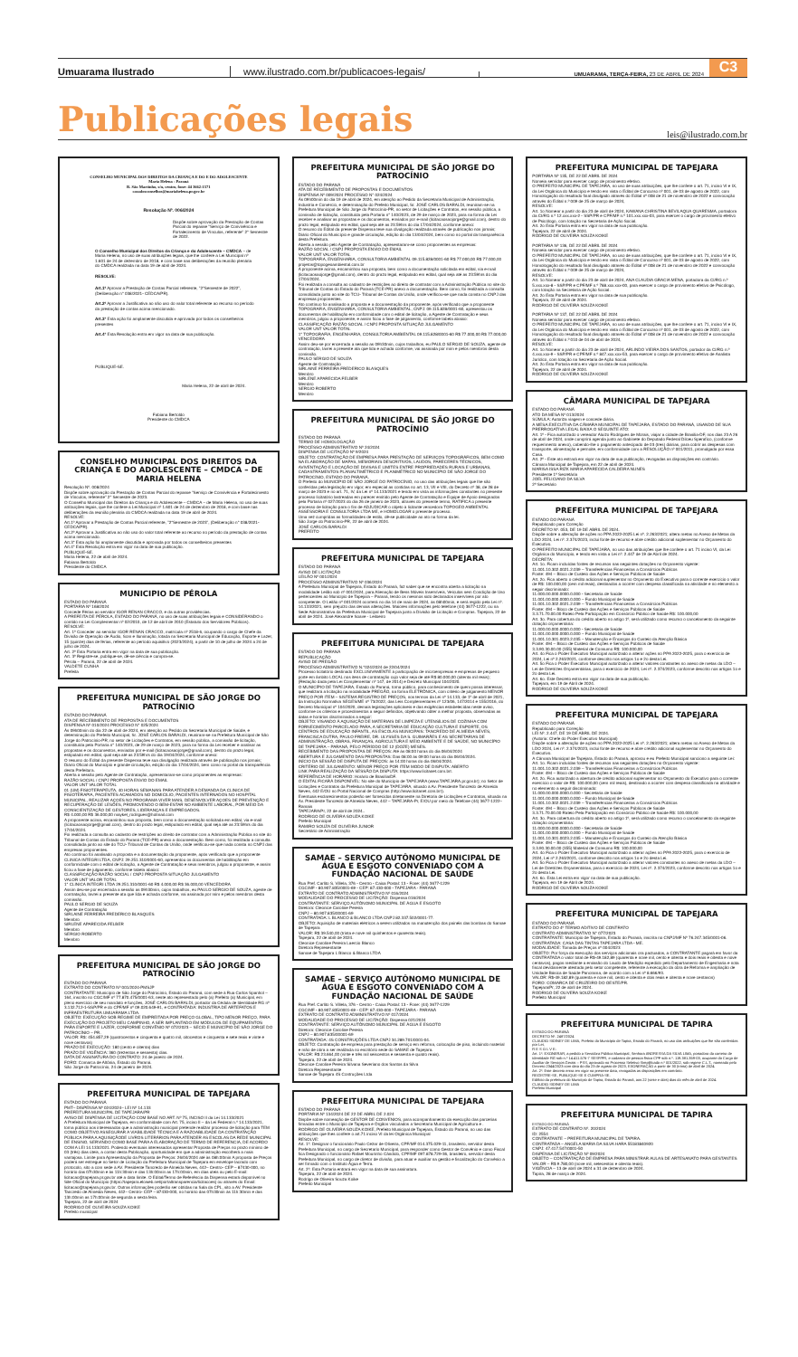Umuarama Ilustrado
www.ilustrado.com.br/publicacoes-legais/
UMUARAMA, TERÇA-FEIRA, 23 DE ABRIL DE 2024
C3
Publicações legais
leis@ilustrado.com.br
CONSELHO MUNICIPAL DOS DIREITOS DA CRIANÇA E DO E DO ADOLESCENTE
Maria Helena - Paraná
R. São Martinho, s/n, centro, fone: 44 3662-1571
casadosconselhos@mariahelena.pr.gov.br
Resolução Nº. 006/2024
Dispõe sobre aprovação da Prestação de Contas Parcial do repasse "Serviço de Convivência e Fortalecimento de Vínculos, referente" 2° Semestre de 2022.
O Conselho Municipal dos Direitos da Criança e do Adolescente – CMDCA – de Maria Helena, no uso de suas atribuições legais, que lhe confere a Lei Municipal nº 1.601 de 24 de dezembro de 2018, e com base nas deliberações da reunião plenária do CMDCA realizada na data 19 de abril de 2024.
RESOLVE:
Art.1º Aprovar a Prestação de Contas Parcial referente, "2°Semestre de 2022", (Deliberação n° 038/2021- CEDCA/PR).
Art.2º Aprovar a Justificativa ao não uso do valor total referente ao recurso no período da prestação de contas acima mencionado.
Art.3° Esta ação foi amplamente discutida e aprovada por todos os conselheiros presentes
Art.4° Esta Resolução entra em vigor na data de sua publicação.
PUBLIQUE-SE.
Maria Helena, 22 de abril de 2024.
Fabiana Bertoldo
Presidente do CMDCA
CONSELHO MUNICIPAL DOS DIREITOS DA CRIANÇA E DO ADOLESCENTE – CMDCA – DE MARIA HELENA
Resolução Nº. 008/2024
Dispõe sobre aprovação da Prestação de Contas Parcial do repasse "Serviço de Convivência e Fortalecimento de Vínculos, referente" 2° Semestre de 2023.
O Conselho Municipal dos Direitos da Criança e do Adolescente – CMDCA – de Maria Helena, no uso de suas atribuições legais, que lhe confere a Lei Municipal nº 1.601 de 24 de dezembro de 2018, e com base nas deliberações da reunião plenária do CMDCA realizada na data 19 de abril de 2024.
RESOLVE:
Art.1º Aprovar a Prestação de Contas Parcial referente, "2°Semestre de 2023", (Deliberação n° 038/2021- CEDCA/PR).
Art.2º Aprovar a Justificativa ao não uso do valor total referente ao recurso no período da prestação de contas acima mencionado.
Art.3° Esta ação foi amplamente discutida e aprovada por todos os conselheiros presentes
Art.4° Esta Resolução entra em vigor na data de sua publicação.
PUBLIQUE-SE.
Maria Helena, 22 de abril de 2024.
Fabiana Bertoldo
Presidente do CMDCA
MUNICIPIO DE PÉROLA
ESTADO DO PARANÁ
PORTARIA Nº 168/2024
Concede Férias ao servidor IGOR RENAN CRACCO, e da outras providências.
A PREFEITA DE PÉROLA, ESTADO DO PARANÁ, no uso de suas atribuições legais e CONSIDERANDO o contido na Lei Complementar nº 02/2010, de 12 de abril de 2010 (Estatuto dos Servidores Públicos).
RESOLVE:
Art. 1º Conceder ao servidor IGOR RENAN CRACCO, matrícula nº 2518-6, ocupando o cargo de Chefe da Divisão de Operação de Áudio, Som e Iluminação, lotada na Secretaria Municipal de Educação, Esporte e Lazer, 15 (quinze) dias de férias, referente ao período aquisitivo (2023/2024), a partir de 10 de julho de 2024 a 24 de julho de 2024.
Art. 2º Esta Portaria entra em vigor na data de sua publicação.
Art. 3º Registre-se, publique-se, dê-se ciência e cumpra-se.
Pérola – Paraná, 22 de abril de 2024.
VALDETE CUNHA
Prefeita
PREFEITURA MUNICIPAL DE SÃO JORGE DO PATROCÍNIO
ESTADO DO PARANÁ
ATA DE RECEBIMENTO DE PROPOSTAS E DOCUMENTOS
DISPENSA Nº 010/2024 PROCESSO N° 025/2024
Às 09h00min do dia 22 de abril de 2024, em atenção ao Pedido da Secretaria Municipal de Saúde, e determinação do Prefeito Municipal, Sr. JOSÉ CARLOS BARALDI, reuniram-se na Prefeitura Municipal de São Jorge do Patrocínio-PR, no setor de Licitações e Contratos, em sessão pública, a comissão de licitação, constituída pela Portaria n° 140/2023, de 29 de março de 2023, para na forma da Lei receber e analisar as propostas e os documentos, enviados por e-mail (licitacaosaojorge@gmail.com), dentro do prazo legal, estipulado em edital, qual seja até as 23:59hrs do dia 19/04/2024, conforme anexo:
O resumo do Edital da presente Dispensa teve sua divulgação realizada através de publicação nos jornais; Diário Oficial do Município e grande circulação, edição do dia 17/04/2024, bem como no portal da transparência desta Prefeitura.
Aberta a sessão pelo Agente de Contratação, apresentaram-se como proponentes as empresas:
RAZÃO SOCIAL / CNPJ PROPOSTA ENVIO DO EMAIL
VALOR UNT VALOR TOTAL
01 (UM) FISIOTERAPEUTA, 40 HORAS SEMANAIS PARA ATENDER A DEMANDA DA CLINICA DE FISIOTERAPIA, PACIENTES ACAMADOS NO DOMICILIO, PACIENTES INTERNADOS NO HOSPITAL MUNICIPAL, REALIZAR AÇOES NO PROGRAMA VIVER MAIS, DESENVOLVER AÇOES DE PREVENÇÃO E RECUPERAÇÃO DE LESÕES, PROMOVENDO O BEM-ESTAR NO AMBIENTE LABORAL, POR MEIO DA CONSCIENTIZAÇÃO DE GESTORES, LIDERANÇAS E EMPREGADOS.
R$ 4.000,00 R$ 36.000,00 maykel_rodrigues@hotmail.com
A proponente acima, encaminhou sua proposta, bem como a documentação solicitada em edital, via e-mail (licitacaosaojorge@gmail.com), dentro do prazo legal, estipulado em edital, qual seja até as 23:59hrs do dia 17/04/2024.
Foi realizada a consulta ao cadastro de restrições ao direito de contratar com a Administração Pública no site do Tribunal de Contas do Estado do Paraná (TCE-PR) anexo a documentação. Bem como, foi realizada a consulta consolidada junto ao site do TCU- Tribunal de Contas da União, onde verificou-se que nada consta no CNPJ das empresas proponentes.
Ato contínuo foi analisado a proposta e a documentação da proponente, após verificado que a proponente CLINICA INTEGRI LTDA, CNPJ: 29.251.310/0001-60, apresentou os documentos de habilitação em conformidade com o edital de licitação, a Agente de Contratação e seus membros, julgou a proponente, e assim ficou a fase de julgamento, conforme tabela abaixo:
CLASSIFICAÇÃO RAZÃO SOCIAL / CNPJ PROPOSTA SITUAÇÃO JULGAMENTO
VALOR UNT VALOR TOTAL
1° CLINICA INTEGRI LTDA 29.251.310/0001-60 R$ 4.000,00 R$ 36.000,00 VENCEDORA
Assim deu-se por encerrada a sessão as 09h30min, cujos trabalhos, eu PAULO SERGIO DE SOUZA, agente de contratação, lavrei a presente ata que lida e achada conforme, vai assinada por mim e pelos membros desta comissão.
PAULO SERGIO DE SOUZA
Agente de Contratação
SIRLAINE FERREIRA FREDERICO BLASQUES
Membro
SIRLENE APARECIDA FELBER
Membro
SERGIO ROBERTO
Membro
PREFEITURA MUNICIPAL DE SÃO JORGE DO PATROCÍNIO
ESTADO DO PARANÁ
EXTRATO DO CONTRATO Nº 001/2024-PMSJP
CONTRATANTE: Município de São Jorge do Patrocínio, Estado do Paraná, com sede à Rua Carlos Spanhol – 164, inscrito no CGC/MF nº 77.870.475/0001-63, neste ato representado pelo (a) Prefeito (a) Municipal, em pleno exercício de seu mandato e funções, JOSÉ CARLOS BARALDI, portador da Cédula de Identidade RG nº 3.132.712-1-SSP/PR e do CPF/MF nº 09.020.649-91, e CONTRATADA: INDUSTRIA DE ARTEFATOS E INFRAESTRUTURA UMUARAMA LTDA.
OBJETO: EXECUÇÃO SOB REGIME DE EMPREITADA POR PREÇO GLOBAL, TIPO MENOR PREÇO, PARA EXECUÇÃO DO PROJETO MEU CAMPINHO, A SER IMPLANTADO EM MÓDULOS DE EQUIPAMENTOS PARA ESPORTE E LAZER, CONFORME CONVÊNIO Nº 072/2023 – SECID E MUNICÍPIO DE SÃO JORGE DO PATROCÍNIO – PR.
VALOR: R$: 454.857,29 (quatrocentos e cinquenta e quatro mil, oitocentos e cinquenta e sete reais e vinte e nove centavos)
PRAZO DE EXECUÇÃO: 180 (cento e oitenta) dias
PRAZO DE VIGÊNCIA: 360 (trezentos e sessenta) dias.
DATA DE ASSINATURA DO CONTRATO: 24 de janeiro de 2024.
FORO: Comarca de Altônia, Estado do Paraná.
São Jorge do Patrocínio, 24 de janeiro de 2024.
PREFEITURA MUNICIPAL DE TAPEJARA
ESTADO DO PARANÁ
PMT– DISPENSA Nº 024/2024– LEI Nº 14.133
PREFEITURA MUNICIPAL DE TAPEJARA/PR
AVISO DE DISPENSA DE LICITAÇÃO COM BASE NO ART. Nº 75, INCISO II da Lei 14.133/2021
A Prefeitura Municipal de Tapejara, em conformidade com Art. 75, inciso II – da Lei Federal n.º 14.133/2021, torna público aos interessados que a administração municipal pretende realizar processo de licitação para TEM COMO OBJETIVO ASSEGURAR A VIABILIDADE TÉCNICA E A RAZOABILIDADE DA CONTRATAÇÃO PÚBLICA PARA A AQUISIÇÃODE LIVROS LITERÁRIOS PARA ATENDER AS ESCOLAS DA REDE MUNICIPAL DE ENSINO, SERVINDO COMO BASE PARA A ELABORAÇÃO DE TERMO DE REFERENCIA, DE ACORDO COM A LEI 14.133/2021. Podendo eventuais interessados apresentar Proposta de Preços no prazo mínimo de 03 (três) dias úteis, a contar desta Publicação, oportunidade em que a administração escolherá a mais vantajosa. Limite para Apresentação da Proposta de Preços: 26/04/2024 até às 08h:00min A proposta de Preços poderá ser entregue no Setor de Licitação da Prefeitura Municipal de Tapejara em envelope lacrado com protocolo, sito a com sede à AV. Presidente Tancredo de Almeida Neves, 442– Centro- CEP – 87430-000, no horário das 07h30min e às 11h:30min e das 13h:00min as 17h:00min, em dias uteis ou pelo E-mail: licitacao@tapejara.pr.gov.br até a data limite. O Edital/Termo de Referência da Dispensa estará disponível no Site Oficial do Município (https://tapejara.eloweb.net/portaltransparencia/licitacoes) ou através do Email: licitacao@tapejara.pr.gov.br. Outras informações poderão ser obtidas na Sala da CPL, sito a AV. Presidente Tancredo de Almeida Neves, 442– Centro- CEP – 87430-000, no horário das 07h30min às 11h:30min e das 13h:00min as 17h:00min de segunda a sexta feira.
Tapejara, 22 de abril de 2024
RODRIGO DE OLIVEIRA SOUZA KOIKE
Prefeito municipal
PREFEITURA MUNICIPAL DE SÃO JORGE DO PATROCÍNIO
ESTADO DO PARANÁ
ATA DE RECEBIMENTO DE PROPOSTAS E DOCUMENTOS
DISPENSA Nº 009/2024 PROCESSO N° 024/2024
Às 09h00min do dia 19 de abril de 2024, em atenção ao Pedido da Secretaria Municipal de Administração, Industria e Comércio, e determinação do Prefeito Municipal, Sr. JOSÉ CARLOS BARALDI, reuniram-se na Prefeitura Municipal de São Jorge do Patrocínio-PR, no setor de Licitações e Contratos, em sessão pública, a comissão de licitação, constituída pela Portaria n° 140/2023, de 29 de março de 2023, para na forma da Lei receber e analisar as propostas e os documentos, enviados por e-mail (licitacaosaojorge@gmail.com), dentro do prazo legal, estipulado em edital, qual seja até as 23:59hrs do dia 17/04/2024, conforme anexo:
O resumo do Edital da presente Dispensa teve sua divulgação realizada através de publicação nos jornais; Diário Oficial do Município e grande circulação, edição do dia 13/04/2024, bem como no portal da transparência desta Prefeitura.
Aberta a sessão pelo Agente de Contratação, apresentaram-se como proponentes as empresas:
RAZÃO SOCIAL / CNPJ PROPOSTA ENVIO DO EMAIL
VALOR UNT VALOR TOTAL
TOPOGRAFIA, ENGENHARIA, CONSULTORIA AMBIENTAL 09.115.828/0001-60 R$ 77.000,00 R$ 77.000,00
projetos@topogeoambiental.com.br
A proponente acima, encaminhou sua proposta, bem como a documentação solicitada em edital, via e-mail (licitacaosaojorge@gmail.com), dentro do prazo legal, estipulado em edital, qual seja até as 23:59hrs do dia 17/04/2024.
Foi realizada a consulta ao cadastro de restrições ao direito de contratar com a Administração Pública no site do Tribunal de Contas do Estado do Paraná (TCE-PR) anexo a documentação. Bem como, foi realizada a consulta consolidada junto ao site do TCU- Tribunal de Contas da União, onde verificou-se que nada consta no CNPJ das empresas proponentes.
Ato contínuo foi analisado a proposta e a documentação da proponente, após verificado que a proponente TOPOGRAFIA, ENGENHARIA, CONSULTORIA AMBIENTAL, CNPJ: 09.115.828/0001-60, apresentou os documentos de habilitação em conformidade com o edital de licitação, a Agente de Contratação e seus membros, julgou a proponente, e assim ficou a fase de julgamento, conforme tabela abaixo:
CLASSIFICAÇÃO RAZÃO SOCIAL / CNPJ PROPOSTA SITUAÇÃO JULGAMENTO
VALOR UNT VALOR TOTAL
1° TOPOGRAFIA, ENGENHARIA, CONSULTORIA AMBIENTAL 09.115.828/0001-60 R$ 77.000,00 R$ 77.000,00 VENCEDORA
Assim deu-se por encerrada a sessão as 09h30min, cujos trabalhos, eu PAULO SERGIO DE SOUZA, agente de contratação, lavrei a presente ata que lida e achada conforme, vai assinada por mim e pelos membros desta comissão.
PAULO SERGIO DE SOUZA
Agente de Contratação
SIRLAINE FERREIRA FREDERICO BLASQUES
Membro
SIRLENE APARECIDA FELBER
Membro
SERGIO ROBERTO
Membro
PREFEITURA MUNICIPAL DE SÃO JORGE DO PATROCÍNIO
ESTADO DO PARANÁ
TERMO DE HOMOLOGAÇÃO
PROCESSO ADMINISTRATIVO Nº 24/2024
DISPENSA DE LICITAÇÃO Nº 9/2024
OBJETO: CONTRATAÇÃO DE EMPRESA PARA PRESTAÇÃO DE SERVIÇOS TOPOGRÁFICOS, BEM COMO NA ELABORAÇÃO DE MAPAS, MEMORIAIS DESCRITIVOS, LAUDOS, PARECERES TÉCNICOS, AVIVENTAÇÃO E LOCAÇÃO DE DIVISAS E LIMITES ENTRE PROPRIEDADES RURAIS E URBANAS, CADASTRAMENTOS PLANIALTIMÉTRICO E PLANIMÉTRICO NO MUNICÍPIO DE SÃO JORGE DO PATROCÍNIO, ESTADO DO PARANÁ.
O Prefeito do MUNICÍPIO DE SÃO JORGE DO PATROCÍNIO, no uso das atribuições legais que lhe são conferidas pela legislação em vigor, em especial as contidas no art. 13, VII e VIII, do Decreto nº 38, de 28 de março de 2023 e no art. 71, IV, da Lei nº 14.133/2021 e tendo em vista as informações constantes no presente processo licitatório lastreadas em parecer emitido pelo Agente de Contratação e Equipe de Apoio designados pela Portaria nº 027/2023 do dia 26 de janeiro de 2023, através do presente termo, RATIFICA o presente processo de licitação para o fim de ADJUDICAR o objeto à licitante vencedora TOPOGEO AMBIENTAL ASSESSORIA E CONSULTORIA LTDA ME, e HOMOLOGAR o presente processo.
Uma vez cumpridas as formalidades de estilo, dê-se publicidade ao ato na forma da lei.
São Jorge do Patrocínio-PR, 22 de abril de 2024.
JOSÉ CARLOS BARALDI
PREFEITO
PREFEITURA MUNICIPAL DE TAPEJARA
ESTADO DO PARANÁ
AVISO DE LICITAÇÃO
LEILÃO Nº 001/2024
PROCESSO ADMINISTRATIVO Nº 036/2024
A Prefeitura Municipal de Tapejara, Estado do Paraná, faz saber que se encontra aberta a licitação na modalidade Leilão sob nº 001/2024, para Alienação de Bens Móveis Inservíveis, Veículos sem Condição de Uso pertencentes ao Município de Tapejara – Paraná, tendo os mesmos sido declarados inservíveis por ato competente. O Leilão nº 001/2024 ocorrerá no dia 14 de maio de 2024, às 08h00min, e será regido pela Lei nº. 14.133/2021, sem prejuízo das demais alterações. Maiores informações pelo telefone (44) 3677-1222, ou na Sede Administrativa da Prefeitura Municipal de Tapejara junto a Divisão de Licitação e Compras. Tapejara, 22 de abril de 2024. José Alexandre Soave - Leiloeiro
PREFEITURA MUNICIPAL DE TAPEJARA
ESTADO DO PARANÁ
REPUBLICAÇÃO
AVISO DE PREGÃO
PROCESSO ADMINISTRATIVO N.°024/2024 de 22/04/2024
Processo licitatório destinado EXCLUSIVAMENTE à participação de microempresas e empresas de pequeno porte em âmbito LOCAL nos itens de contratação cujo valor seja de até R$ 80.000,00 (oitenta mil reais); (Redação dada pela Lei Complementar nº 147, de 2014) e Decreto Municipal 104/2020.
O MUNICÍPIO DE TAPEJARA, Estado do Paraná, torna público, para conhecimento de quem possa interessar, que realizará a licitação na modalidade PREGÃO, na forma ELETRÔNICA, com critério de julgamento MENOR PREÇO POR ITEM – SISTEMA REGISTRO DE PREÇOS, nos termos da Lei nº 14.133, de 1º de abril de 2021, da Instrução Normativa SEGES/ME nº 73/2022, das Leis Complementares nº 123/06, 147/2014 e 155/2016, do Decreto Municipal nº 104/2020, demais legislações aplicáveis e das exigências estabelecidas neste aviso, conforme os critérios e procedimentos a seguir definidos, objetivando obter a melhor proposta, observadas as datas e horários discriminados a seguir:
OBJETO: VISANDO À AQUISIÇÃO DE MATERIAIS DE LIMPEZA E UTENSÍLIOS DE COZINHA COM FORNECIMENTO PARCELADO PARA, A SECRETARIA DE EDUCAÇÃO CULTURA E ESPORTE, OS CENTROS DE EDUCAÇÃO INFANTIL, AS ESCOLAS MUNICIPAIS: TANCREDO DE ALMEIDA NEVES, FRANCISCA DUTRA, PAULO FREIRE, DR. ULYSSES DA S. GUIMARÃES E AS SECRETARIAS DE ADMINISTRAÇÃO, OBRAS, FINANÇAS, AGRICULTURA E MEIO AMBIENTE E DE SAÚDE, NO MUNICÍPIO DE TAPEJARA – PARANÁ, PELO PERÍODO DE 12 (DOZE) MESES.
RECEBIMENTO DAS PROPOSTAS DE PREÇOS: Até às 08:00 horas do dia 06/04/2024
ABERTURA E JULGAMENTO DAS PROPOSTAS: Das 08:00 às 09:00 horas do dia 06/04/2024.
INÍCIO DA SESSÃO DE DISPUTA DE PREÇOS: às 14:00 horas do dia 06/04/2024.
CRITÉRIO DE JULGAMENTO: MENOR PREÇO POR ITEM MODO DE DISPUTA: ABERTO
LINK PARA REALIZAÇÃO DA SESSÃO DA DISPUTA: https://www.licitanet.com.brr.
REFERÊNCIA DE HORÁRIO: Horário de Brasília/DF.
O EDITAL FICARÁ DISPONÍVEL: No site do Município de TAPEJARA (www.TAPEJARA.pr.gov.br); no Setor de Licitações e Contratos da Prefeitura Municipal de TAPEJARA, situado à Av. Presidente Tancredo de Almeida Neves, 442 E/OU no Portal Nacional de Compras (http://www.licitanet.com.brr).
Eventuais esclarecimentos poderão ser fornecidos diretamente na Diretoria de Licitações e Contratos, situada na Av. Presidente Tancredo de Almeida Neves, 442 – TAPEJARA-Pr, E/OU por meio do Telefone (44) 3677-1222– Ramais
TAPEJARA/Pr, 22 de abril de 2024..
RODRIGO DE OLIVEIRA SOUZA KOIKE
Prefeito Municipal
RAMIRO SOUZA DE OLIVEIRA JUNIOR
Secretário de Administração
SAMAE – SERVIÇO AUTÔNOMO MUNICIPAL DE ÁGUA E ESGOTO CONVENIADO COM A FUNDAÇÃO NACIONAL DE SAÚDE
Rua Pref. Carlito S. Villela, 376 - Centro - Caixa Postal: 13 - Fone: (44) 3677-1229
CGC/MF - 80.907.835/0001-69 - CEP: 87.430-000 - TAPEJARA - PARANÁ
EXTRATO DE CONTRATO ADMINISTRATIVO Nº 016/2024
MODALIDADE DO PROCESSO DE LICITAÇÃO: Dispensa 016/2024
CONTRATANTE: SERVIÇO AUTÔNOMO MUNICIPAL DE ÁGUA E ESGOTO
Diretora: Cleonice Caroline Pereira
CNPJ – 80.907.835/00001-69
CONTRATADA: L BLANCO & BLANCO LTDA CNPJ 82.337.502/0001-77.
OBJETO: Aquisição de materiais elétricos a serem utilizados na manutenção dos painéis das bombas do Samae de Tapejara
VALOR: R$ 39.540,00 (trinta e nove mil quinhentos e quarenta reais).
Tapejara, 22 de abril de 2024.
Cleonice Caroline Pereira Laercio Blanco
Diretora Representante
Samae de Tapejara L Blanco & Blanco LTDA
SAMAE – SERVIÇO AUTÔNOMO MUNICIPAL DE ÁGUA E ESGOTO CONVENIADO COM A FUNDAÇÃO NACIONAL DE SAÚDE
Rua Pref. Carlito S. Villela, 376 - Centro - Caixa Postal: 13 - Fone: (44) 3677-1229
CGC/MF - 80.907.835/0001-69 - CEP: 87.430-000 - TAPEJARA - PARANÁ
EXTRATO DE CONTRATO ADMINISTRATIVO Nº 017/2024
MODALIDADE DO PROCESSO DE LICITAÇÃO: Dispensa 021/2024
CONTRATANTE: SERVIÇO AUTÔNOMO MUNICIPAL DE ÁGUA E ESGOTO
Diretora: Cleonice Caroline Pereira
CNPJ – 80.907.835/00001-69
CONTRATADA: 4S CONSTRUÇÕES LTDA CNPJ 34.289.701/0001-04.
OBJETO: Contratação de empresa para prestação de serviço em reforma, colocação de piso, incluindo material e mão de obra a ser realizada no escritório sede do SAMAE de Tapejara.
VALOR: R$ 23.664,00 (vinte e três mil seiscentos e sessenta e quatro reais).
Tapejara, 22 de abril de 2024.
Cleonice Caroline Pereira Silvana Severiano dos Santos da Silva
Diretora Representante
Samae de Tapejara 4S Contruções Ltda
PREFEITURA MUNICIPAL DE TAPEJARA
ESTADO DO PARANÁ
PORTARIA Nº 134/2024 DE 22 DE ABRIL DE 2.024
Dispõe sobre nomeação de GESTOR DE CONVENIOS, para acompanhamento da execução das parcerias firmadas entre o Município de Tapejara e Órgãos vinculados a Secretaria Municipal de Agricultura e .
RODRIGO DE OLIVEIRA SOUZA KOIKE, Prefeito Municipal de Tapejara, Estado do Paraná, no uso das atribuições que lhes confere o art.71 inciso VI da lei Orgânica Municipal
RESOLVE:
Art. 1º. Designar o funcionário Paulo Cezar de Oliveira, CPF/MF 014.375.029-11, brasileiro, servidor desta Prefeitura Municipal, no cargo de Secretario Municipal, para responder como Gestor de Convênio e como Fiscal fica Designado o funcionário Rafael Mourinho Cândido, CPF/MF 097.878.729-36, brasileiro, servidor desta Prefeitura Municipal, no cargo de diretor de divisão, para atuar e auxiliar na gestão e fiscalização do Convênio a ser firmado com o Instituto Água e Terra.
Art. 2º. Esta Portaria entrará em vigor na data de sua assinatura.
Tapejara, 22 de abril de 2024.
Rodrigo de Oliveira Souza Koike
Prefeito Municipal
PREFEITURA MUNICIPAL DE TAPEJARA
PORTARIA Nº 135, DE 22 DE ABRIL DE 2024
Nomeia servidor para exercer cargo de provimento efetivo.
O PREFEITO MUNICIPAL DE TAPEJARA, no uso de suas atribuições, que lhe confere o art. 71, inciso VI e IX, da Lei Orgânica do Município e tendo em vista o Edital de Concurso nº 001, de 03 de agosto de 2022, com Homologação do resultado final divulgado através do Edital nº 008 de 21 de novembro de 2022 e convocação através do Edital n.º 009 de 25 de março de 2024,
RESOLVE:
Art. 1o Nomear a partir do dia 23 de abril de 2024, KAWANA CHRISTINA BEVILAQUA QUARESMA, portadora da CI/RG n.º 12.xxx.xxx-2 - SSP/PR e CPF/MF n.º 101.xxx.xxx-03, para exercer o cargo de provimento efetivo de Psicólogo, com lotação na Secretaria de Ação Social.
Art. 2o Esta Portaria entra em vigor na data de sua publicação.
Tapejara, 22 de abril de 2024.
RODRIGO DE OLIVEIRA SOUZA KOIKE
PORTARIA Nº 136, DE 22 DE ABRIL DE 2024
Nomeia servidor para exercer cargo de provimento efetivo.
O PREFEITO MUNICIPAL DE TAPEJARA, no uso de suas atribuições, que lhe confere o art. 71, inciso VI e IX, da Lei Orgânica do Município e tendo em vista o Edital de Concurso nº 001, de 03 de agosto de 2022, com Homologação do resultado final divulgado através do Edital nº 008 de 21 de novembro de 2022 e convocação através do Edital n.º 009 de 25 de março de 2024,
RESOLVE:
Art. 1o Nomear a partir do dia 23 de abril de 2024, ANA CLAUDIA GRACIA MENA, portadora da CI/RG n.º 5.xxx.xxx-8 - SSP/PR e CPF/MF n.º 788.xxx.xxx-00, para exercer o cargo de provimento efetivo de Psicólogo, com lotação na Secretaria de Ação Social.
Art. 2o Esta Portaria entra em vigor na data de sua publicação.
Tapejara, 22 de abril de 2024.
RODRIGO DE OLIVEIRA SOUZA KOIKE
PORTARIA Nº 137, DE 22 DE ABRIL DE 2024
Nomeia servidor para exercer cargo de provimento efetivo.
O PREFEITO MUNICIPAL DE TAPEJARA, no uso de suas atribuições, que lhe confere o art. 71, inciso VI e IX, da Lei Orgânica do Município e tendo em vista o Edital de Concurso nº 001, de 03 de agosto de 2022, com Homologação do resultado final divulgado através do Edital nº 008 de 21 de novembro de 2022 e convocação através do Edital n.º 010 de 04 de abril de 2024,
RESOLVE:
Art. 1o Nomear a partir do dia 23 de abril de 2024, ARLINDO VIEIRA DOS SANTOS, portador da CI/RG n.º 4.xxx.xxx-9 - SSP/PR e CPF/MF n.º 847.xxx.xxx-53, para exercer o cargo de provimento efetivo de Analista Jurídico, com lotação na Secretaria de Ação Social.
Art. 2o Esta Portaria entra em vigor na data de sua publicação.
Tapejara, 22 de abril de 2024.
RODRIGO DE OLIVEIRA SOUZA KOIKE
CÂMARA MUNICIPAL DE TAPEJARA
ESTADO DO PARANÁ
ATO DA MESA Nº 013/2024
SÚMULA: Autoriza viagem e concede diária.
A MESA EXECUTIVA DA CÂMARA MUNICIPAL DE TAPEJARA, ESTADO DO PARANÁ, USANDO DE SUA PRERROGATIVA LEGAL BAIXA O SEGUINTE ATO:
Art. 1º - Fica autorizado o vereador Aluizo Rodrigues de Morais, viajar a cidade de Brasilia-DF, nos dias 23 A 26 de abril de 2024, onde cumprirá agenda junto ao Gabinete do Deputado Federal Dilceu Sperafico, (conforme requerimento anexo), cabendo-lhe o pagamento antecipado de 03 (tres) diárias, para cobrir as despesas com transporte, alimentação e pernoite, em conformidade com a RESOLUÇÃO nº 001/2011, promulgada por essa Casa.
Art. 2º - Este ato entrará em vigor na data de sua publicação, revogadas as disposições em contrário.
Câmara Municipal de Tapejara, em 22 de abril de 2024.
MARISA ISSA RIZK MARIA APARECIDA CALDEIRA NUNES
Presidente 1º Secretária
JOEL FELICIANO DA SILVA
2º Secretário
PREFEITURA MUNICIPAL DE TAPEJARA
ESTADO DO PARANÁ
Republicado para Correção
DECRETO Nº. 053, DE 19 DE ABRIL DE 2024.
Dispõe sobre a alteração de ações no PPA 2022-2025 Lei nº. 2.263/2021; altera metas no Anexo de Metas da LDO 2024, Lei nº. 2.374/2023, inclui fonte de recurso e abre crédito adicional suplementar no Orçamento do Executivo.
O PREFEITO MUNICIPAL DE TAPEJARA, no uso das atribuições que lhe confere o art. 71 inciso VI, da Lei Orgânica do Município, e tendo em vista a Lei nº. 2.447 de 19 de Abril de 2024.
DECRETA:
Art. 1o. Ficam incluídas fontes de recursos nas seguintes dotações no Orçamento vigente:
11.001.10.302.0021.2.039 – Transferências Financeiras a Consórcios Públicos
Fonte: 494 – Bloco de Custeio das Ações e Serviços Públicos de Saúde
Art. 2o. Fica aberto o crédito adicional suplementar no Orçamento do Executivo para o corrente exercício o valor de R$: 100.000,00 (cem mil reais), destinados a ocorrer com despesa classificada na atividade e no elemento a seguir discriminado:
11.000.00.000.0000.0.000 - Secretaria de Saúde
11.001.00.000.0000.0.000 – Fundo Municipal de Saúde
11.001.10.302.0021.2.039 – Transferências Financeiras a Consórcios Públicos
Fonte: 494 – Bloco de Custeio das Ações e Serviços Públicos de Saúde
3.3.71.70.00.00 Rateio Pela Participação em Consórcio Público de Saúde R$: 100.000,00
Art. 3o. Para cobertura do crédito aberto no artigo 1º, será utilizado como recurso o cancelamento da seguinte dotação orçamentária:
11.000.00.000.0000.0.000 - Secretaria de Saúde
11.001.00.000.0000.0.000 – Fundo Municipal de Saúde
11.001.10.301.0023.2.035 – Manutenção e Encargos do Custeio da Atenção Básica
Fonte: 494 – Bloco de Custeio das Ações e Serviços Públicos de Saúde
3.3.90.30.00.00 (355) Material de Consumo R$: 100.000,00
Art. 4o Fica o Poder Executivo Municipal autorizado a alterar ações no PPA 2022-2025, para o exercício de 2024, Lei nº 2.263/2021, conforme descrito nos artigos 1o e 2o desta Lei.
Art. 5o Fica o Poder Executivo Municipal autorizado a alterar valores constantes no anexo de metas da LDO – Lei de Diretrizes Orçamentárias, para o exercício de 2024, Lei nº. 2.374/2023, conforme descrito nos artigos 1o e 2o desta Lei.
Art. 6o. Este Decreto entra em vigor na data de sua publicação.
Tapejara, em 19 de Abril de 2024.
RODRIGO DE OLIVEIRA SOUZA KOIKE
PREFEITURA MUNICIPAL DE TAPEJARA
ESTADO DO PARANÁ
Republicado para Correção
LEI Nº. 2.447, DE 19 DE ABRIL DE 2024.
(Autoria: Chefe do Poder Executivo Municipal)
Dispõe sobre a alteração de ações no PPA 2022-2025 Lei nº. 2.263/2021; altera metas no Anexo de Metas da LDO 2024, Lei nº. 2.374/2023, inclui fonte de recurso e abre crédito adicional suplementar no Orçamento do Executivo.
A Câmara Municipal de Tapejara, Estado do Paraná, aprovou e eu Prefeito Municipal sanciono a seguinte Lei:
Art. 1o. Ficam incluídas fontes de recursos nas seguintes dotações no Orçamento vigente:
11.001.10.302.0021.2.039 – Transferências Financeiras a Consórcios Públicos
Fonte: 494 – Bloco de Custeio das Ações e Serviços Públicos de Saúde
Art. 2o. Fica autorizado a abertura de crédito adicional suplementar no Orçamento do Executivo para o corrente exercício o valor de R$: 100.000,00 (cem mil reais), destinado a ocorrer com despesa classificada na atividade e no elemento a seguir discriminado:
11.000.00.000.0000.0.000 - Secretaria de Saúde
11.001.00.000.0000.0.000 – Fundo Municipal de Saúde
11.001.10.302.0021.2.039 – Transferências Financeiras a Consórcios Públicos
Fonte: 494 – Bloco de Custeio das Ações e Serviços Públicos de Saúde
3.3.71.70.00.00 Rateio Pela Participação em Consórcio Público de Saúde R$: 100.000,00
Art. 3o. Para cobertura do crédito aberto no artigo 1º, será utilizado como recurso o cancelamento da seguinte dotação orçamentária:
11.000.00.000.0000.0.000 - Secretaria de Saúde
11.001.00.000.0000.0.000 – Fundo Municipal de Saúde
11.001.10.301.0023.2.035 – Manutenção e Encargos do Custeio da Atenção Básica
Fonte: 494 – Bloco de Custeio das Ações e Serviços Públicos de Saúde
3.3.90.30.00.00 (355) Material de Consumo R$: 100.000,00
Art. 4o Fica o Poder Executivo Municipal autorizado a alterar ações no PPA 2022-2025, para o exercício de 2024, Lei nº 2.263/2021, conforme descrito nos artigos 1o e 2o desta Lei.
Art. 5o Fica o Poder Executivo Municipal autorizado a alterar valores constantes no anexo de metas da LDO – Lei de Diretrizes Orçamentárias, para o exercício de 2024, Lei nº. 2.374/2023, conforme descrito nos artigos 1o e 2o desta Lei.
Art. 6o. Esta Lei entra em vigor na data de sua publicação.
Tapejara, em 19 de Abril de 2024.
RODRIGO DE OLIVEIRA SOUZA KOIKE
PREFEITURA MUNICIPAL DE TAPEJARA
ESTADO DO PARANÁ
EXTRATO DO 4º TERMO ADITIVO DE CONTRATO
CONTRATO ADMINISTRATIVO N° 077/2023
CONTRATANTE: Município de Tapejara, Estado do Paraná, inscrita no CNPJ/MF Nº 76.247.345/0001-06.
CONTRATADA: CASA DAS TINTAS TAPEJARA LTDA - ME.
MODALIDADE: Tomada de Preços nº 004/2023
OBJETO: Por força da execução dos serviços adicionais ora pactuados, a CONTRATANTE pagará em favor da CONTRATADA o valor total de R$-49.182,89 (quarenta e nove mil, cento e oitenta e dois reais e oitenta e nove centavos), pagos mediante a emissão do Laudo de Medição expedido pelo Departamento de Engenharia e nota fiscal devidamente atestada pelo setor competente, referente à execução da obra de Reforma e ampliação de Unidade Básica de Saúde Panorama, de acordo com a Lei nº 8.666/93.
VALOR: R$-49.182,89 (quarenta e nove mil, cento e oitenta e dois reais e oitenta e nove centavos)
FORO: COMARCA DE CRUZEIRO DO OESTE/PR.
Tapejara/Pr, 22 de abril de 2024.
RODRIGO DE OLIVERA SOUZA KOIKE
Prefeito Municipal
PREFEITURA MUNICIPAL DE TAPIRA
ESTADO DO PARANÁ
DECRETO Nº. 2487/2024
CLAUDIO SIDINEY DE LIMA, Prefeito do Município de Tapira, Estado do Paraná, no uso das atribuições que lhe são conferidas por Lei,
R E S O L V E:
Art. 1º. EXONERAR, a pedido a Servidora Pública Municipal, Senhora ANDRESSA DA SILVA LIMA, portadora da carteira de identidade RG sob n.º 14.411.576-7 SESP/PR, e cadastro de pessoa física CPF sob n.º. 119.381.359-03, ocupante do Cargo de Auxiliar de Serviços Gerais – PSS, aprovado no Processo Seletivo Simplificado n.º 001/2022, sob regime C.L.T., nomeado pelo Decreto 2344/2023 com data do dia 23 de agosto de 2023, EXONERAÇÃO a partir de 30 (trinta) de abril de 2024.
Art. 2º. Este decreto entra em vigor na presente data, revogadas as disposições em contrário.
REGISTRE-SE, PUBLIQUE-SE E CUMPRA-SE.
Edifício da prefeitura do Município de Tapira, Estado do Paraná, aos 22 (vinte e dois) dias do mês de abril de 2024.
CLAUDIO SIDINEY DE LIMA
Prefeito Municipal
PREFEITURA MUNICIPAL DE TAPIRA
ESTADO DO PARANÁ
EXTRATO DE CONTRATO Nº. 20/2024
ID: 2554
CONTRATANTE – PREFEITURA MUNICIPAL DE TAPIRA.
CONTRATADA – ANGELA MARIA DA SILVA HARA 55183840920
CNPJ: 47.417.547/0001-50
DISPENSA DE LICITAÇÃO Nº 09/2024
OBJETO – CONTRATAÇÃO DE EMPRESA PARA MINISTRAR AULAS DE ARTESANATO PARA GESTANTES
VALOR – R$ 9.780,00 (nove mil, setecentos e oitenta reais).
VIGÊNCIA – 13 de abril de 2024 a 31 de dezembro de 2024.
Tapira, 28 de março de 2024.